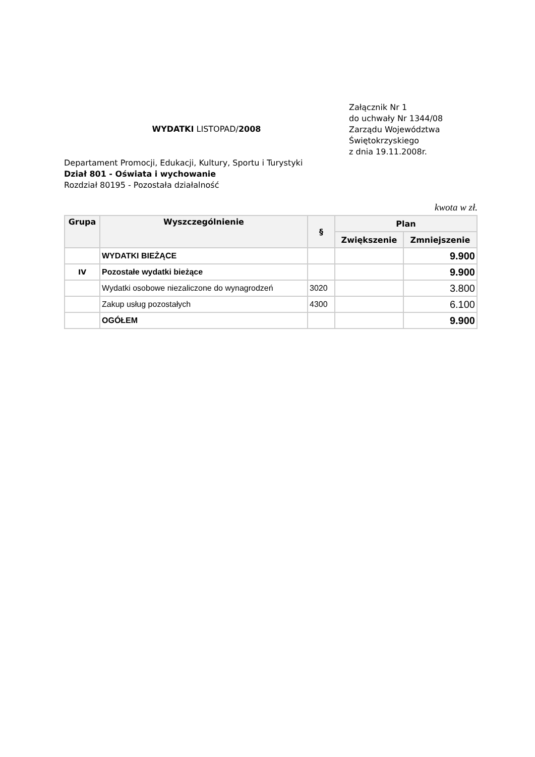WYDATKI LISTOPAD/2008
Załącznik Nr 1
do uchwały Nr 1344/08
Zarządu Województwa
Świętokrzyskiego
z dnia 19.11.2008r.
Departament Promocji, Edukacji, Kultury, Sportu i Turystyki
Dział 801 - Oświata i wychowanie
Rozdział 80195 - Pozostała działalność
kwota w zł.
| Grupa | Wyszczególnienie | § | Plan | |
| --- | --- | --- | --- | --- |
| | | | Zwiększenie | Zmniejszenie |
| | WYDATKI BIEŻĄCE | | | 9.900 |
| IV | Pozostałe wydatki bieżące | | | 9.900 |
| | Wydatki osobowe niezaliczone do wynagrodzeń | 3020 | | 3.800 |
| | Zakup usług pozostałych | 4300 | | 6.100 |
| | OGÓŁEM | | | 9.900 |